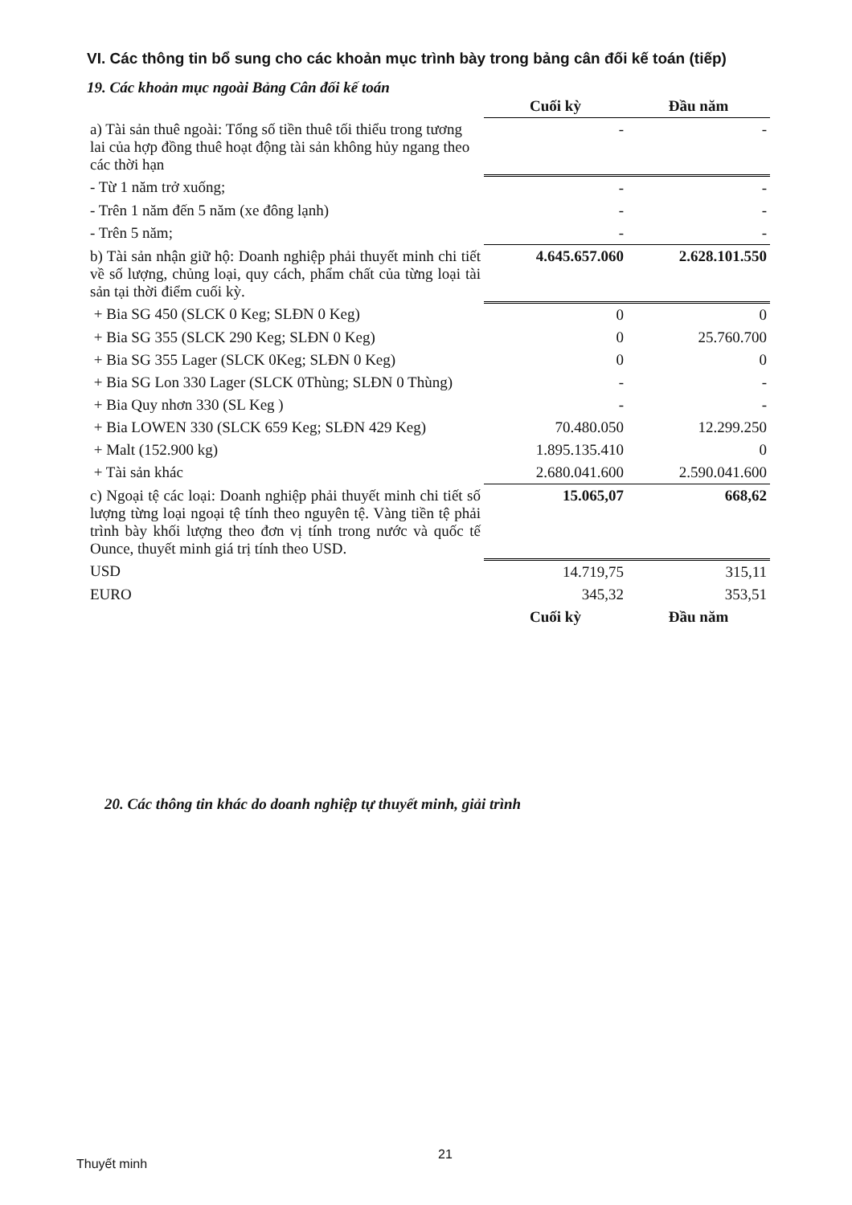VI. Các thông tin bổ sung cho các khoản mục trình bày trong bảng cân đối kế toán (tiếp)
19. Các khoản mục ngoài Bảng Cân đối kế toán
| | Cuối kỳ | Đầu năm |
| a) Tài sản thuê ngoài: Tổng số tiền thuê tối thiểu trong tương lai của hợp đồng thuê hoạt động tài sản không hủy ngang theo các thời hạn | - | - |
| - Từ 1 năm trở xuống; | - | - |
| - Trên 1 năm đến 5 năm (xe đông lạnh) | - | - |
| - Trên 5 năm; | - | - |
| b) Tài sản nhận giữ hộ: Doanh nghiệp phải thuyết minh chi tiết về số lượng, chủng loại, quy cách, phẩm chất của từng loại tài sản tại thời điểm cuối kỳ. | 4.645.657.060 | 2.628.101.550 |
| + Bia SG 450 (SLCK 0 Keg; SLĐN 0 Keg) | 0 | 0 |
| + Bia SG 355 (SLCK 290 Keg; SLĐN 0 Keg) | 0 | 25.760.700 |
| + Bia SG 355 Lager (SLCK 0Keg; SLĐN 0 Keg) | 0 | 0 |
| + Bia SG Lon 330 Lager (SLCK 0Thùng; SLĐN 0 Thùng) | - | - |
| + Bia Quy nhơn 330 (SL Keg ) | - | - |
| + Bia LOWEN 330 (SLCK 659 Keg; SLĐN 429 Keg) | 70.480.050 | 12.299.250 |
| + Malt (152.900 kg) | 1.895.135.410 | 0 |
| + Tài sản khác | 2.680.041.600 | 2.590.041.600 |
| c) Ngoại tệ các loại: Doanh nghiệp phải thuyết minh chi tiết số lượng từng loại ngoại tệ tính theo nguyên tệ. Vàng tiền tệ phải trình bày khối lượng theo đơn vị tính trong nước và quốc tế Ounce, thuyết minh giá trị tính theo USD. | 15.065,07 | 668,62 |
| USD | 14.719,75 | 315,11 |
| EURO | 345,32 | 353,51 |
| | Cuối kỳ | Đầu năm |
20. Các thông tin khác do doanh nghiệp tự thuyết minh, giải trình
Thuyết minh
21